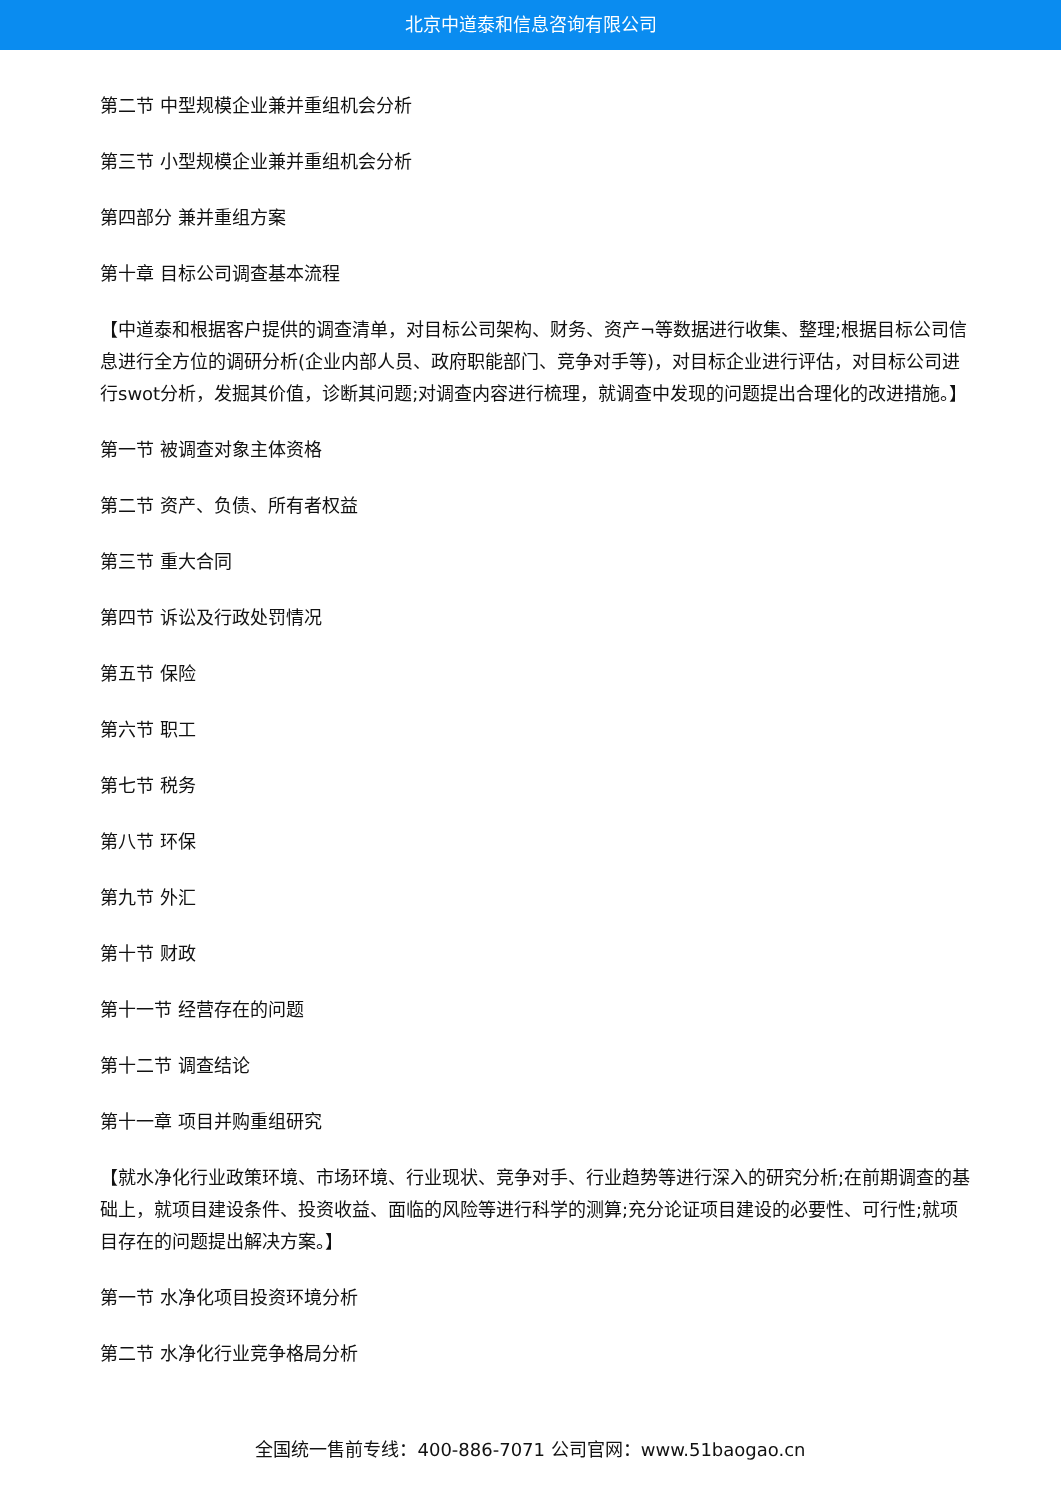北京中道泰和信息咨询有限公司
第二节 中型规模企业兼并重组机会分析
第三节 小型规模企业兼并重组机会分析
第四部分 兼并重组方案
第十章 目标公司调查基本流程
【中道泰和根据客户提供的调查清单，对目标公司架构、财务、资产¬等数据进行收集、整理;根据目标公司信息进行全方位的调研分析(企业内部人员、政府职能部门、竞争对手等)，对目标企业进行评估，对目标公司进行swot分析，发掘其价值，诊断其问题;对调查内容进行梳理，就调查中发现的问题提出合理化的改进措施。】
第一节 被调查对象主体资格
第二节 资产、负债、所有者权益
第三节 重大合同
第四节 诉讼及行政处罚情况
第五节 保险
第六节 职工
第七节 税务
第八节 环保
第九节 外汇
第十节 财政
第十一节 经营存在的问题
第十二节 调查结论
第十一章 项目并购重组研究
【就水净化行业政策环境、市场环境、行业现状、竞争对手、行业趋势等进行深入的研究分析;在前期调查的基础上，就项目建设条件、投资收益、面临的风险等进行科学的测算;充分论证项目建设的必要性、可行性;就项目存在的问题提出解决方案。】
第一节 水净化项目投资环境分析
第二节 水净化行业竞争格局分析
全国统一售前专线：400-886-7071 公司官网：www.51baogao.cn